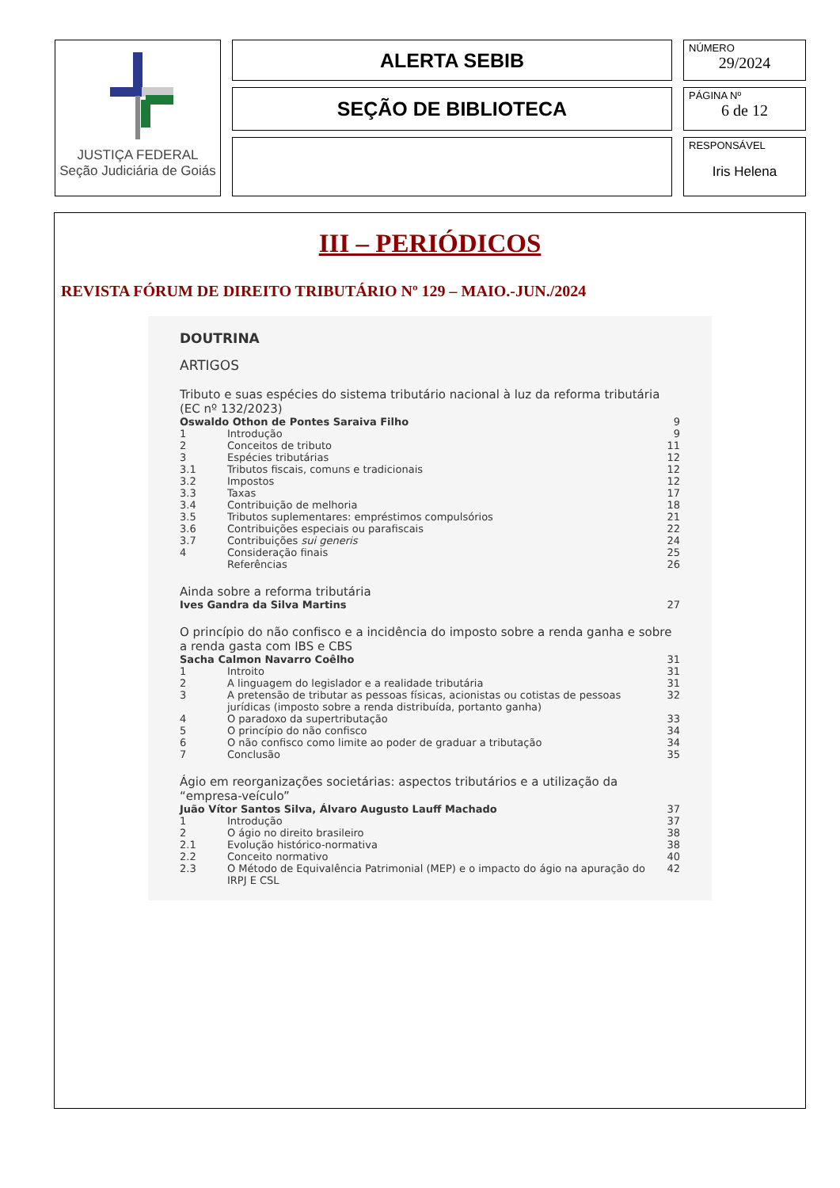JUSTIÇA FEDERAL
Seção Judiciária de Goiás
ALERTA SEBIB
NÚMERO
29/2024
SEÇÃO DE BIBLIOTECA
PÁGINA Nº
6 de 12
RESPONSÁVEL
Iris Helena
III – PERIÓDICOS
REVISTA FÓRUM DE DIREITO TRIBUTÁRIO Nº 129 – MAIO.-JUN./2024
DOUTRINA
ARTIGOS
Tributo e suas espécies do sistema tributário nacional à luz da reforma tributária (EC nº 132/2023)
| Oswaldo Othon de Pontes Saraiva Filho | | 9 |
| 1 | Introdução | 9 |
| 2 | Conceitos de tributo | 11 |
| 3 | Espécies tributárias | 12 |
| 3.1 | Tributos fiscais, comuns e tradicionais | 12 |
| 3.2 | Impostos | 12 |
| 3.3 | Taxas | 17 |
| 3.4 | Contribuição de melhoria | 18 |
| 3.5 | Tributos suplementares: empréstimos compulsórios | 21 |
| 3.6 | Contribuições especiais ou parafiscais | 22 |
| 3.7 | Contribuições sui generis | 24 |
| 4 | Consideração finais | 25 |
| | Referências | 26 |
Ainda sobre a reforma tributária
| Ives Gandra da Silva Martins | 27 |
O princípio do não confisco e a incidência do imposto sobre a renda ganha e sobre a renda gasta com IBS e CBS
| Sacha Calmon Navarro Coêlho | | 31 |
| 1 | Introito | 31 |
| 2 | A linguagem do legislador e a realidade tributária | 31 |
| 3 | A pretensão de tributar as pessoas físicas, acionistas ou cotistas de pessoas jurídicas (imposto sobre a renda distribuída, portanto ganha) | 32 |
| 4 | O paradoxo da supertributação | 33 |
| 5 | O princípio do não confisco | 34 |
| 6 | O não confisco como limite ao poder de graduar a tributação | 34 |
| 7 | Conclusão | 35 |
Ágio em reorganizações societárias: aspectos tributários e a utilização da “empresa-veículo”
| Juão Vítor Santos Silva, Álvaro Augusto Lauff Machado | | 37 |
| 1 | Introdução | 37 |
| 2 | O ágio no direito brasileiro | 38 |
| 2.1 | Evolução histórico-normativa | 38 |
| 2.2 | Conceito normativo | 40 |
| 2.3 | O Método de Equivalência Patrimonial (MEP) e o impacto do ágio na apuração do IRPJ E CSL | 42 |